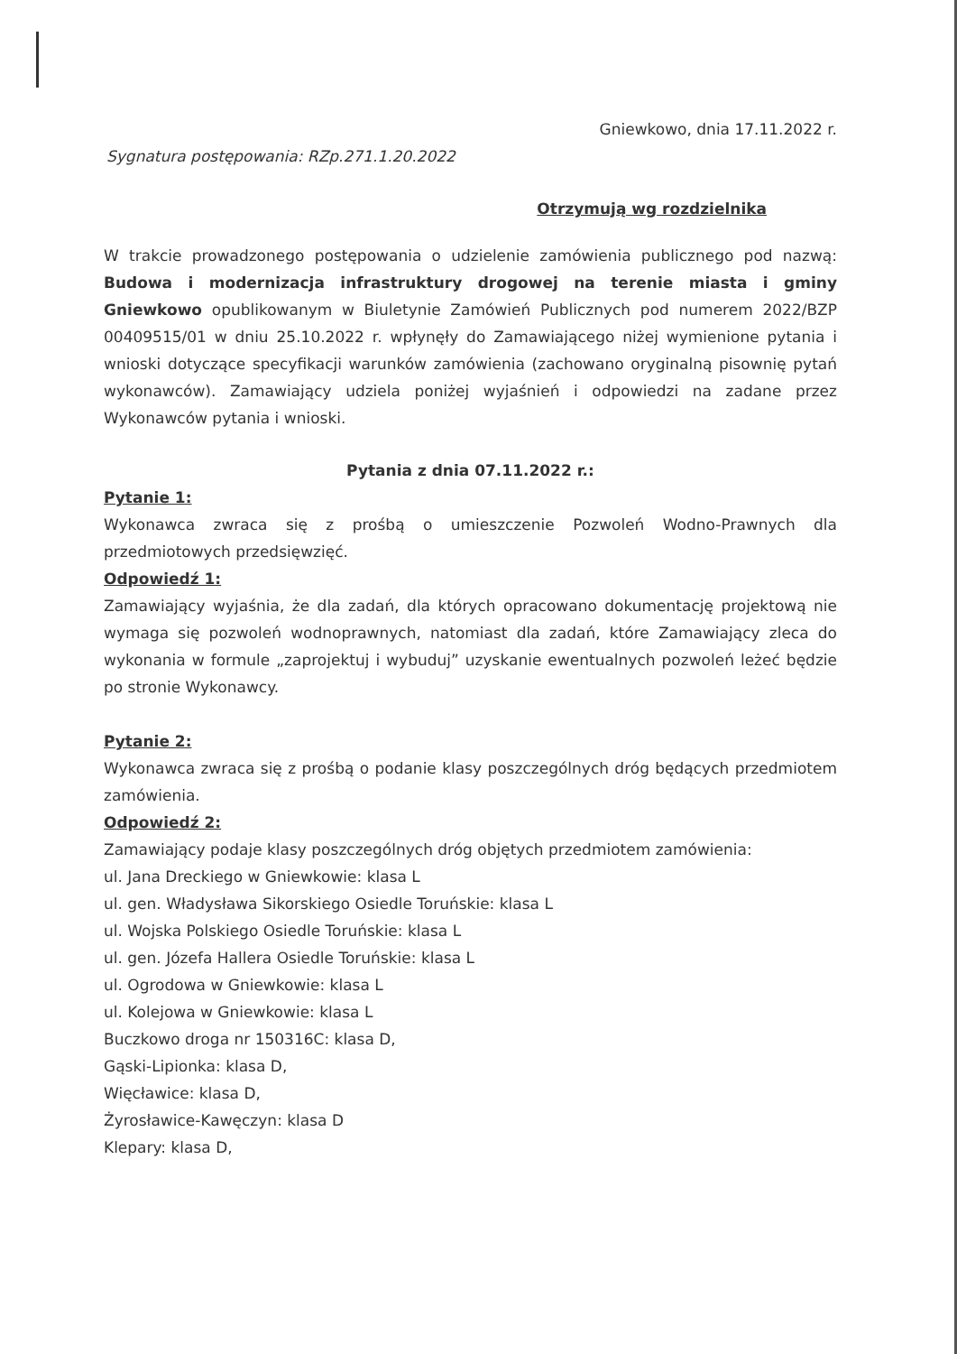Gniewkowo, dnia 17.11.2022 r.
Sygnatura postępowania: RZp.271.1.20.2022
Otrzymują wg rozdzielnika
W trakcie prowadzonego postępowania o udzielenie zamówienia publicznego pod nazwą: Budowa i modernizacja infrastruktury drogowej na terenie miasta i gminy Gniewkowo opublikowanym w Biuletynie Zamówień Publicznych pod numerem 2022/BZP 00409515/01 w dniu 25.10.2022 r. wpłynęły do Zamawiającego niżej wymienione pytania i wnioski dotyczące specyfikacji warunków zamówienia (zachowano oryginalną pisownię pytań wykonawców). Zamawiający udziela poniżej wyjaśnień i odpowiedzi na zadane przez Wykonawców pytania i wnioski.
Pytania z dnia 07.11.2022 r.:
Pytanie 1:
Wykonawca zwraca się z prośbą o umieszczenie Pozwoleń Wodno-Prawnych dla przedmiotowych przedsięwzięć.
Odpowiedź 1:
Zamawiający wyjaśnia, że dla zadań, dla których opracowano dokumentację projektową nie wymaga się pozwoleń wodnoprawnych, natomiast dla zadań, które Zamawiający zleca do wykonania w formule „zaprojektuj i wybuduj” uzyskanie ewentualnych pozwoleń leżeć będzie po stronie Wykonawcy.
Pytanie 2:
Wykonawca zwraca się z prośbą o podanie klasy poszczególnych dróg będących przedmiotem zamówienia.
Odpowiedź 2:
Zamawiający podaje klasy poszczególnych dróg objętych przedmiotem zamówienia:
ul. Jana Dreckiego w Gniewkowie: klasa L
ul. gen. Władysława Sikorskiego Osiedle Toruńskie: klasa L
ul. Wojska Polskiego Osiedle Toruńskie: klasa L
ul. gen. Józefa Hallera Osiedle Toruńskie: klasa L
ul. Ogrodowa w Gniewkowie: klasa L
ul. Kolejowa w Gniewkowie: klasa L
Buczkowo droga nr 150316C: klasa D,
Gąski-Lipionka: klasa D,
Więcławice: klasa D,
Żyrosławice-Kawęczyn: klasa D
Klepary: klasa D,